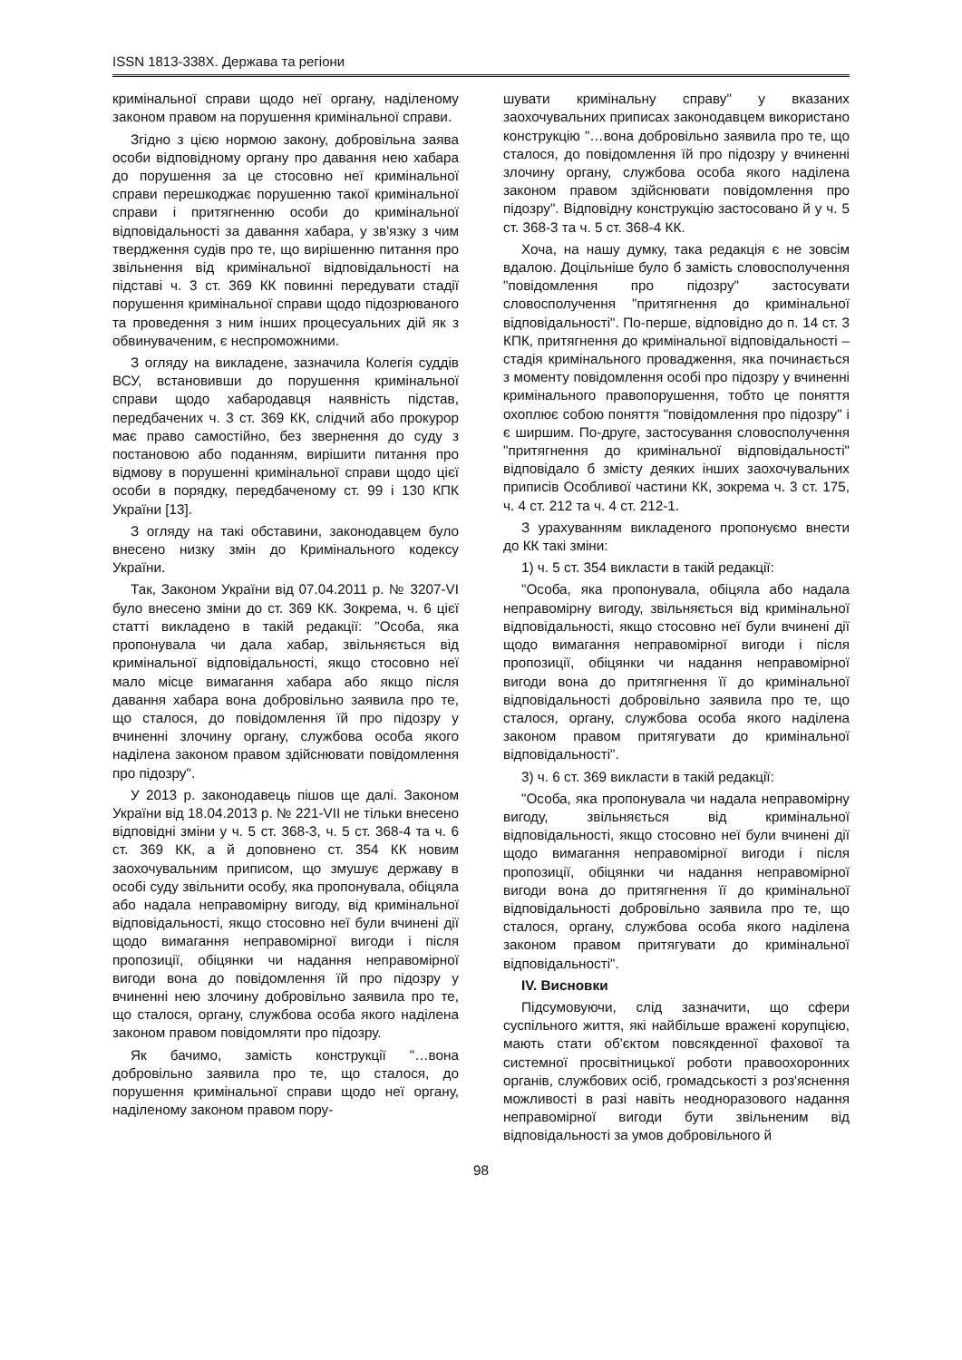ISSN 1813-338X. Держава та регіони
кримінальної справи щодо неї органу, наділеному законом правом на порушення кримінальної справи.
Згідно з цією нормою закону, добровільна заява особи відповідному органу про давання нею хабара до порушення за це стосовно неї кримінальної справи перешкоджає порушенню такої кримінальної справи і притягненню особи до кримінальної відповідальності за давання хабара, у зв'язку з чим твердження судів про те, що вирішенню питання про звільнення від кримінальної відповідальності на підставі ч. 3 ст. 369 КК повинні передувати стадії порушення кримінальної справи щодо підозрюваного та проведення з ним інших процесуальних дій як з обвинуваченим, є неспроможними.
З огляду на викладене, зазначила Колегія суддів ВСУ, встановивши до порушення кримінальної справи щодо хабародавця наявність підстав, передбачених ч. 3 ст. 369 КК, слідчий або прокурор має право самостійно, без звернення до суду з постановою або поданням, вирішити питання про відмову в порушенні кримінальної справи щодо цієї особи в порядку, передбаченому ст. 99 і 130 КПК України [13].
З огляду на такі обставини, законодавцем було внесено низку змін до Кримінального кодексу України.
Так, Законом України від 07.04.2011 р. № 3207-VI було внесено зміни до ст. 369 КК. Зокрема, ч. 6 цієї статті викладено в такій редакції: "Особа, яка пропонувала чи дала хабар, звільняється від кримінальної відповідальності, якщо стосовно неї мало місце вимагання хабара або якщо після давання хабара вона добровільно заявила про те, що сталося, до повідомлення їй про підозру у вчиненні злочину органу, службова особа якого наділена законом правом здійснювати повідомлення про підозру".
У 2013 р. законодавець пішов ще далі. Законом України від 18.04.2013 р. № 221-VII не тільки внесено відповідні зміни у ч. 5 ст. 368-3, ч. 5 ст. 368-4 та ч. 6 ст. 369 КК, а й доповнено ст. 354 КК новим заохочувальним приписом, що змушує державу в особі суду звільнити особу, яка пропонувала, обіцяла або надала неправомірну вигоду, від кримінальної відповідальності, якщо стосовно неї були вчинені дії щодо вимагання неправомірної вигоди і після пропозиції, обіцянки чи надання неправомірної вигоди вона до повідомлення їй про підозру у вчиненні нею злочину добровільно заявила про те, що сталося, органу, службова особа якого наділена законом правом повідомляти про підозру.
Як бачимо, замість конструкції "…вона добровільно заявила про те, що сталося, до порушення кримінальної справи щодо неї органу, наділеному законом правом пору-
шувати кримінальну справу" у вказаних заохочувальних приписах законодавцем використано конструкцію "…вона добровільно заявила про те, що сталося, до повідомлення їй про підозру у вчиненні злочину органу, службова особа якого наділена законом правом здійснювати повідомлення про підозру". Відповідну конструкцію застосовано й у ч. 5 ст. 368-3 та ч. 5 ст. 368-4 КК.
Хоча, на нашу думку, така редакція є не зовсім вдалою. Доцільніше було б замість словосполучення "повідомлення про підозру" застосувати словосполучення "притягнення до кримінальної відповідальності". По-перше, відповідно до п. 14 ст. 3 КПК, притягнення до кримінальної відповідальності – стадія кримінального провадження, яка починається з моменту повідомлення особі про підозру у вчиненні кримінального правопорушення, тобто це поняття охоплює собою поняття "повідомлення про підозру" і є ширшим. По-друге, застосування словосполучення "притягнення до кримінальної відповідальності" відповідало б змісту деяких інших заохочувальних приписів Особливої частини КК, зокрема ч. 3 ст. 175, ч. 4 ст. 212 та ч. 4 ст. 212-1.
З урахуванням викладеного пропонуємо внести до КК такі зміни:
1) ч. 5 ст. 354 викласти в такій редакції:
"Особа, яка пропонувала, обіцяла або надала неправомірну вигоду, звільняється від кримінальної відповідальності, якщо стосовно неї були вчинені дії щодо вимагання неправомірної вигоди і після пропозиції, обіцянки чи надання неправомірної вигоди вона до притягнення її до кримінальної відповідальності добровільно заявила про те, що сталося, органу, службова особа якого наділена законом правом притягувати до кримінальної відповідальності".
3) ч. 6 ст. 369 викласти в такій редакції:
"Особа, яка пропонувала чи надала неправомірну вигоду, звільняється від кримінальної відповідальності, якщо стосовно неї були вчинені дії щодо вимагання неправомірної вигоди і після пропозиції, обіцянки чи надання неправомірної вигоди вона до притягнення її до кримінальної відповідальності добровільно заявила про те, що сталося, органу, службова особа якого наділена законом правом притягувати до кримінальної відповідальності".
IV. Висновки
Підсумовуючи, слід зазначити, що сфери суспільного життя, які найбільше вражені корупцією, мають стати об'єктом повсякденної фахової та системної просвітницької роботи правоохоронних органів, службових осіб, громадськості з роз'яснення можливості в разі навіть неодноразового надання неправомірної вигоди бути звільненим від відповідальності за умов добровільного й
98